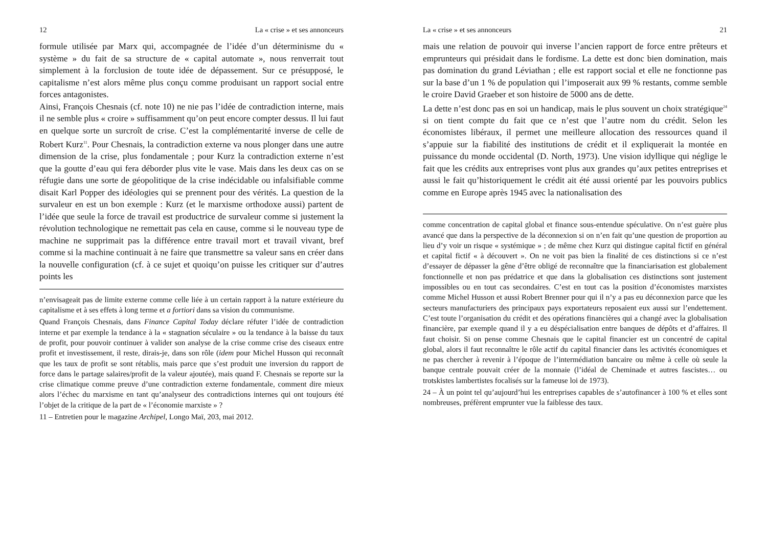12 La « crise » et ses annonceurs
formule utilisée par Marx qui, accompagnée de l’idée d’un déterminisme du « système » du fait de sa structure de « capital automate », nous renverrait tout simplement à la forclusion de toute idée de dépassement. Sur ce présupposé, le capitalisme n’est alors même plus conçu comme produisant un rapport social entre forces antagonistes.
Ainsi, François Chesnais (cf. note 10) ne nie pas l’idée de contradiction interne, mais il ne semble plus « croire » suffisamment qu’on peut encore compter dessus. Il lui faut en quelque sorte un surcroît de crise. C’est la complémentarité inverse de celle de Robert Kurz<sup>11</sup>. Pour Chesnais, la contradiction externe va nous plonger dans une autre dimension de la crise, plus fondamentale ; pour Kurz la contradiction externe n’est que la goutte d’eau qui fera déborder plus vite le vase. Mais dans les deux cas on se réfugie dans une sorte de géopolitique de la crise indécidable ou infalsifiable comme disait Karl Popper des idéologies qui se prennent pour des vérités. La question de la survaleur en est un bon exemple : Kurz (et le marxisme orthodoxe aussi) partent de l’idée que seule la force de travail est productrice de survaleur comme si justement la révolution technologique ne remettait pas cela en cause, comme si le nouveau type de machine ne supprimait pas la différence entre travail mort et travail vivant, bref comme si la machine continuait à ne faire que transmettre sa valeur sans en créer dans la nouvelle configuration (cf. à ce sujet et quoiqu’on puisse les critiquer sur d’autres points les
n’envisageait pas de limite externe comme celle liée à un certain rapport à la nature extérieure du capitalisme et à ses effets à long terme et a fortiori dans sa vision du communisme.
Quand François Chesnais, dans Finance Capital Today déclare réfuter l’idée de contradiction interne et par exemple la tendance à la « stagnation séculaire » ou la tendance à la baisse du taux de profit, pour pouvoir continuer à valider son analyse de la crise comme crise des ciseaux entre profit et investissement, il reste, dirais-je, dans son rôle (idem pour Michel Husson qui reconnaît que les taux de profit se sont rétablis, mais parce que s’est produit une inversion du rapport de force dans le partage salaires/profit de la valeur ajoutée), mais quand F. Chesnais se reporte sur la crise climatique comme preuve d’une contradiction externe fondamentale, comment dire mieux alors l’échec du marxisme en tant qu’analyseur des contradictions internes qui ont toujours été l’objet de la critique de la part de « l’économie marxiste » ?
11 – Entretien pour le magazine Archipel, Longo Maï, 203, mai 2012.
La « crise » et ses annonceurs 21
mais une relation de pouvoir qui inverse l’ancien rapport de force entre prêteurs et emprunteurs qui présidait dans le fordisme. La dette est donc bien domination, mais pas domination du grand Léviathan ; elle est rapport social et elle ne fonctionne pas sur la base d’un 1 % de population qui l’imposerait aux 99 % restants, comme semble le croire David Graeber et son histoire de 5000 ans de dette.
La dette n’est donc pas en soi un handicap, mais le plus souvent un choix stratégique<sup>24</sup> si on tient compte du fait que ce n’est que l’autre nom du crédit. Selon les économistes libéraux, il permet une meilleure allocation des ressources quand il s’appuie sur la fiabilité des institutions de crédit et il expliquerait la montée en puissance du monde occidental (D. North, 1973). Une vision idyllique qui néglige le fait que les crédits aux entreprises vont plus aux grandes qu’aux petites entreprises et aussi le fait qu’historiquement le crédit ait été aussi orienté par les pouvoirs publics comme en Europe après 1945 avec la nationalisation des
comme concentration de capital global et finance sous-entendue spéculative. On n’est guère plus avancé que dans la perspective de la déconnexion si on n’en fait qu’une question de proportion au lieu d’y voir un risque « systémique » ; de même chez Kurz qui distingue capital fictif en général et capital fictif « à découvert ». On ne voit pas bien la finalité de ces distinctions si ce n’est d’essayer de dépasser la gêne d’être obligé de reconnaître que la financiarisation est globalement fonctionnelle et non pas prédatrice et que dans la globalisation ces distinctions sont justement impossibles ou en tout cas secondaires. C’est en tout cas la position d’économistes marxistes comme Michel Husson et aussi Robert Brenner pour qui il n’y a pas eu déconnexion parce que les secteurs manufacturiers des principaux pays exportateurs reposaient eux aussi sur l’endettement. C’est toute l’organisation du crédit et des opérations financières qui a changé avec la globalisation financière, par exemple quand il y a eu déspécialisation entre banques de dépôts et d’affaires. Il faut choisir. Si on pense comme Chesnais que le capital financier est un concentré de capital global, alors il faut reconnaître le rôle actif du capital financier dans les activités économiques et ne pas chercher à revenir à l’époque de l’intermédiation bancaire ou même à celle où seule la banque centrale pouvait créer de la monnaie (l’idéal de Cheminade et autres fascistes… ou trotskistes lambertistes focalisés sur la fameuse loi de 1973).
24 – À un point tel qu’aujourd’hui les entreprises capables de s’autofinancer à 100 % et elles sont nombreuses, préfèrent emprunter vue la faiblesse des taux.